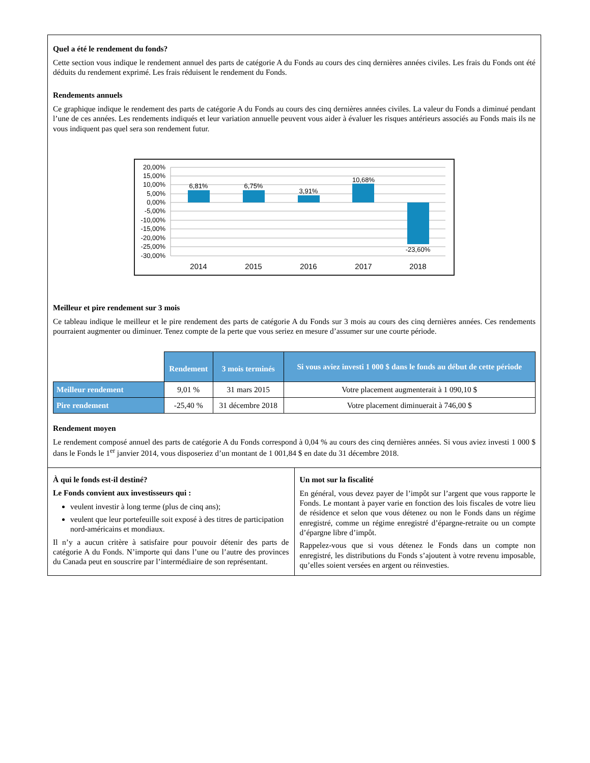Quel a été le rendement du fonds?
Cette section vous indique le rendement annuel des parts de catégorie A du Fonds au cours des cinq dernières années civiles. Les frais du Fonds ont été déduits du rendement exprimé. Les frais réduisent le rendement du Fonds.
Rendements annuels
Ce graphique indique le rendement des parts de catégorie A du Fonds au cours des cinq dernières années civiles. La valeur du Fonds a diminué pendant l’une de ces années. Les rendements indiqués et leur variation annuelle peuvent vous aider à évaluer les risques antérieurs associés au Fonds mais ils ne vous indiquent pas quel sera son rendement futur.
20,00%
15,00%
10,00%
5,00%
0,00%
-5,00%
-10,00%
-15,00%
-20,00%
-25,00%
-30,00%
6,81%
6,75%
3,91%
10,68%
-23,60%
2014
2015
2016
2017
2018
Meilleur et pire rendement sur 3 mois
Ce tableau indique le meilleur et le pire rendement des parts de catégorie A du Fonds sur 3 mois au cours des cinq dernières années. Ces rendements pourraient augmenter ou diminuer. Tenez compte de la perte que vous seriez en mesure d’assumer sur une courte période.
| | Rendement | 3 mois terminés | Si vous aviez investi 1 000 $ dans le fonds au début de cette période |
| Meilleur rendement | 9,01 % | 31 mars 2015 | Votre placement augmenterait à 1 090,10 $ |
| Pire rendement | -25,40 % | 31 décembre 2018 | Votre placement diminuerait à 746,00 $ |
Rendement moyen
Le rendement composé annuel des parts de catégorie A du Fonds correspond à 0,04 % au cours des cinq dernières années. Si vous aviez investi 1 000 $ dans le Fonds le 1<sup>er</sup> janvier 2014, vous disposeriez d’un montant de 1 001,84 $ en date du 31 décembre 2018.
À qui le fonds est-il destiné?
Le Fonds convient aux investisseurs qui :
veulent investir à long terme (plus de cinq ans);
veulent que leur portefeuille soit exposé à des titres de participation nord-américains et mondiaux.
Il n’y a aucun critère à satisfaire pour pouvoir détenir des parts de catégorie A du Fonds. N’importe qui dans l’une ou l’autre des provinces du Canada peut en souscrire par l’intermédiaire de son représentant.
Un mot sur la fiscalité
En général, vous devez payer de l’impôt sur l’argent que vous rapporte le Fonds. Le montant à payer varie en fonction des lois fiscales de votre lieu de résidence et selon que vous détenez ou non le Fonds dans un régime enregistré, comme un régime enregistré d’épargne-retraite ou un compte d’épargne libre d’impôt.
Rappelez-vous que si vous détenez le Fonds dans un compte non enregistré, les distributions du Fonds s’ajoutent à votre revenu imposable, qu’elles soient versées en argent ou réinvesties.